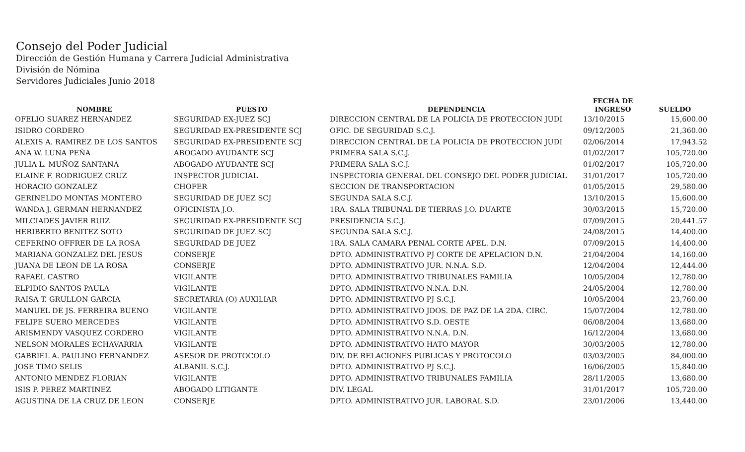Consejo del Poder Judicial
Dirección de Gestión Humana y Carrera Judicial Administrativa
División de Nómina
Servidores Judiciales Junio 2018
| NOMBRE | PUESTO | DEPENDENCIA | FECHA DE INGRESO | SUELDO |
| --- | --- | --- | --- | --- |
| OFELIO SUAREZ HERNANDEZ | SEGURIDAD EX-JUEZ SCJ | DIRECCION CENTRAL DE LA POLICIA DE PROTECCION JUDI | 13/10/2015 | 15,600.00 |
| ISIDRO CORDERO | SEGURIDAD EX-PRESIDENTE SCJ | OFIC. DE SEGURIDAD S.C.J. | 09/12/2005 | 21,360.00 |
| ALEXIS A. RAMIREZ DE LOS SANTOS | SEGURIDAD EX-PRESIDENTE SCJ | DIRECCION CENTRAL DE LA POLICIA DE PROTECCION JUDI | 02/06/2014 | 17,943.52 |
| ANA W. LUNA PEÑA | ABOGADO AYUDANTE SCJ | PRIMERA SALA S.C.J. | 01/02/2017 | 105,720.00 |
| JULIA L. MUÑOZ SANTANA | ABOGADO AYUDANTE SCJ | PRIMERA SALA S.C.J. | 01/02/2017 | 105,720.00 |
| ELAINE F. RODRIGUEZ CRUZ | INSPECTOR JUDICIAL | INSPECTORIA GENERAL DEL CONSEJO DEL PODER JUDICIAL | 31/01/2017 | 105,720.00 |
| HORACIO GONZALEZ | CHOFER | SECCION DE TRANSPORTACION | 01/05/2015 | 29,580.00 |
| GERINELDO MONTAS MONTERO | SEGURIDAD DE JUEZ SCJ | SEGUNDA SALA S.C.J. | 13/10/2015 | 15,600.00 |
| WANDA J. GERMAN HERNANDEZ | OFICINISTA J.O. | 1RA. SALA TRIBUNAL DE TIERRAS J.O. DUARTE | 30/03/2015 | 15,720.00 |
| MILCIADES JAVIER RUIZ | SEGURIDAD EX-PRESIDENTE SCJ | PRESIDENCIA S.C.J. | 07/09/2015 | 20,441.57 |
| HERIBERTO BENITEZ SOTO | SEGURIDAD DE JUEZ SCJ | SEGUNDA SALA S.C.J. | 24/08/2015 | 14,400.00 |
| CEFERINO OFFRER DE LA ROSA | SEGURIDAD DE JUEZ | 1RA. SALA CAMARA PENAL CORTE APEL. D.N. | 07/09/2015 | 14,400.00 |
| MARIANA GONZALEZ DEL JESUS | CONSERJE | DPTO. ADMINISTRATIVO PJ CORTE DE APELACION D.N. | 21/04/2004 | 14,160.00 |
| JUANA DE LEON DE LA ROSA | CONSERJE | DPTO. ADMINISTRATIVO JUR. N.N.A. S.D. | 12/04/2004 | 12,444.00 |
| RAFAEL CASTRO | VIGILANTE | DPTO. ADMINISTRATIVO TRIBUNALES FAMILIA | 10/05/2004 | 12,780.00 |
| ELPIDIO SANTOS PAULA | VIGILANTE | DPTO. ADMINISTRATIVO N.N.A. D.N. | 24/05/2004 | 12,780.00 |
| RAISA T. GRULLON GARCIA | SECRETARIA (O) AUXILIAR | DPTO. ADMINISTRATIVO PJ S.C.J. | 10/05/2004 | 23,760.00 |
| MANUEL DE JS. FERREIRA BUENO | VIGILANTE | DPTO. ADMINISTRATIVO JDOS. DE PAZ DE LA 2DA. CIRC. | 15/07/2004 | 12,780.00 |
| FELIPE SUERO MERCEDES | VIGILANTE | DPTO. ADMINISTRATIVO S.D. OESTE | 06/08/2004 | 13,680.00 |
| ARISMENDY VASQUEZ CORDERO | VIGILANTE | DPTO. ADMINISTRATIVO N.N.A. D.N. | 16/12/2004 | 13,680.00 |
| NELSON MORALES ECHAVARRIA | VIGILANTE | DPTO. ADMINISTRATIVO HATO MAYOR | 30/03/2005 | 12,780.00 |
| GABRIEL A. PAULINO FERNANDEZ | ASESOR DE PROTOCOLO | DIV. DE RELACIONES PUBLICAS Y PROTOCOLO | 03/03/2005 | 84,000.00 |
| JOSE TIMO SELIS | ALBANIL S.C.J. | DPTO. ADMINISTRATIVO PJ S.C.J. | 16/06/2005 | 15,840.00 |
| ANTONIO MENDEZ FLORIAN | VIGILANTE | DPTO. ADMINISTRATIVO TRIBUNALES FAMILIA | 28/11/2005 | 13,680.00 |
| ISIS P. PEREZ MARTINEZ | ABOGADO LITIGANTE | DIV. LEGAL | 31/01/2017 | 105,720.00 |
| AGUSTINA DE LA CRUZ DE LEON | CONSERJE | DPTO. ADMINISTRATIVO JUR. LABORAL S.D. | 23/01/2006 | 13,440.00 |